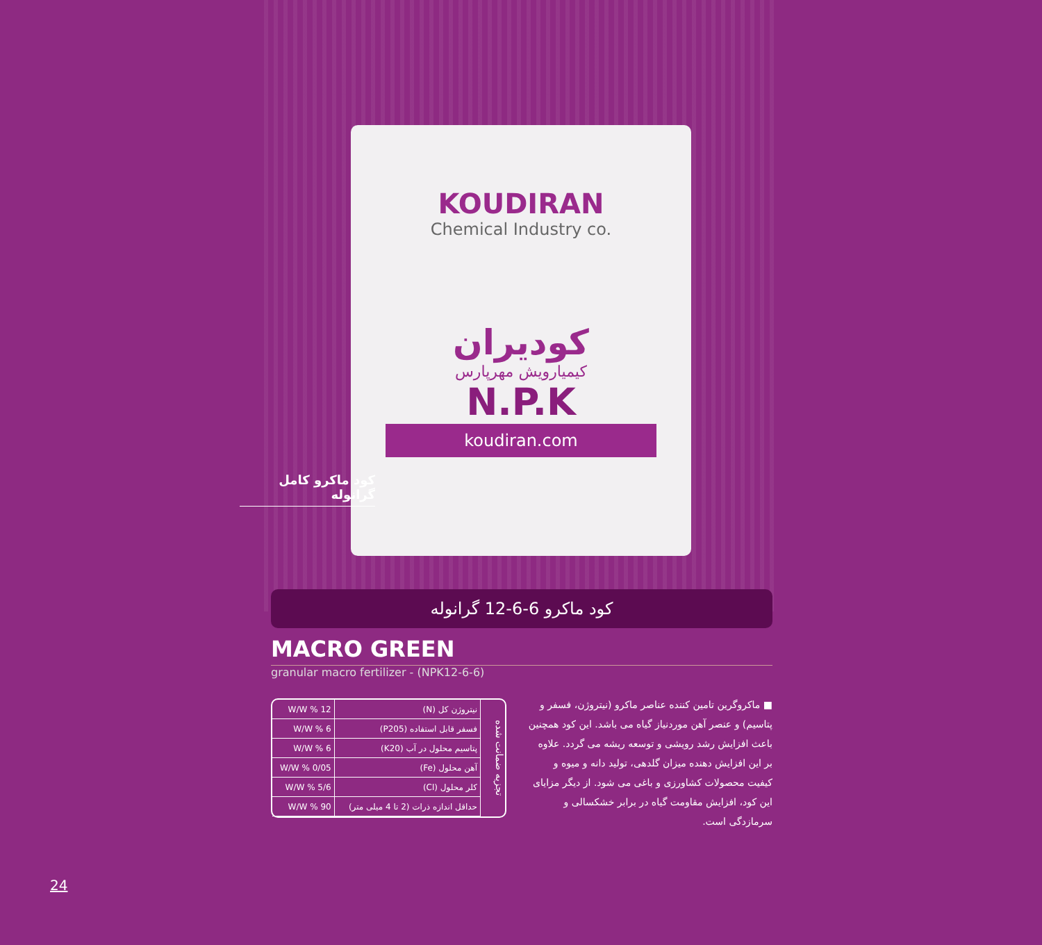KOUDIRAN
Chemical Industry co.
کودیران
کیمیارویش مهرپارس
N.P.K
koudiran.com
کود ماکرو کامل گرانوله
کود ماکرو 6-6-12 گرانوله
MACRO GREEN
granular macro fertilizer - (NPK12-6-6)
تجزیه ضمانت شده
| نیتروژن کل (N) | W/W % 12 |
| فسفر قابل استفاده (P205) | W/W % 6 |
| پتاسیم محلول در آب (K20) | W/W % 6 |
| آهن محلول (Fe) | W/W % 0/05 |
| کلر محلول (Cl) | W/W % 5/6 |
| حداقل اندازه ذرات (2 تا 4 میلی متر) | W/W % 90 |
■ ماکروگرین تامین کننده عناصر ماکرو (نیتروژن، فسفر و پتاسیم) و عنصر آهن موردنیاز گیاه می باشد. این کود همچنین باعث افزایش رشد رویشی و توسعه ریشه می گردد. علاوه بر این افزایش دهنده میزان گلدهی، تولید دانه و میوه و کیفیت محصولات کشاورزی و باغی می شود. از دیگر مزایای این کود، افزایش مقاومت گیاه در برابر خشکسالی و سرمازدگی است.
24